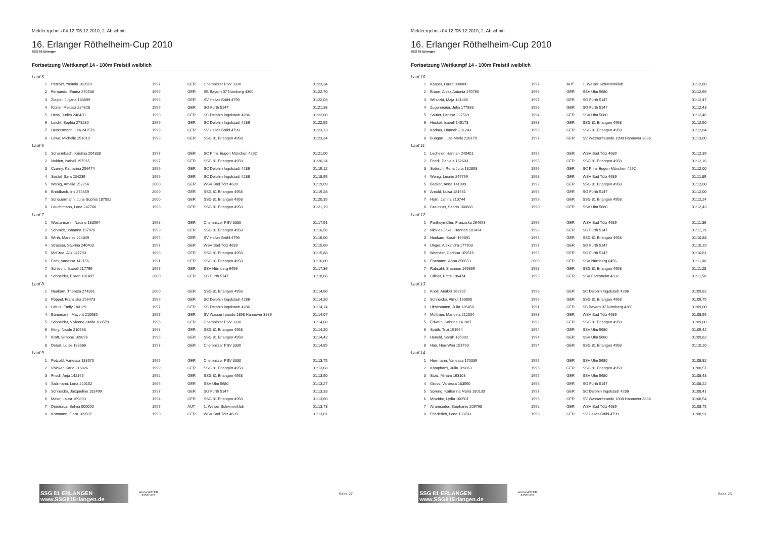Meldeergebnis 04.12./05.12.2010, 2. Abschnitt
16. Erlanger Röthelheim-Cup 2010
SSG 81 Erlangen
Fortsetzung Wettkampf 14 - 100m Freistil weiblich
| Lauf 5 | | | | | |
| 1 | Petzold, Yasmin 183569 | 1997 | GER | Chemnitzer PSV 3330 | 01:23,34 |
| 2 | Fernando, Emma 270508 | 1999 | GER | SB Bayern 07 Nürnberg 4300 | 01:22,70 |
| 3 | Ziegler, Juljana 183699 | 1998 | GER | SV Hellas Brühl 4799 | 01:22,03 |
| 4 | Kitzler, Melissa 224828 | 1999 | GER | SG Fürth 5147 | 01:21,38 |
| 5 | Hess, Judith 248430 | 1998 | GER | SC Delphin Ingolstadt 4286 | 01:22,00 |
| 6 | Leicht, Sophia 278280 | 1999 | GER | SC Delphin Ingolstadt 4286 | 01:22,55 |
| 7 | Heckermann, Lea 241576 | 1999 | GER | SV Hellas Brühl 4799 | 01:23,13 |
| 8 | Löwe, Michelle 251019 | 1998 | GER | SSG 81 Erlangen 4958 | 01:23,34 |
| Lauf 6 | | | | | |
| 1 | Schermbach, Kristina 204338 | 1997 | GER | SC Prinz Eugen München 4292 | 01:21,00 |
| 2 | Nolden, Isabell 197965 | 1997 | GER | SSG 81 Erlangen 4958 | 01:20,24 |
| 3 | Czerny, Katharina 256474 | 1999 | GER | SC Delphin Ingolstadt 4286 | 01:19,12 |
| 4 | Seidel, Sara 234239 | 1999 | GER | SC Delphin Ingolstadt 4286 | 01:18,95 |
| 5 | Wenig, Amelie 252254 | 2000 | GER | WSV Bad Tölz 4639 | 01:19,09 |
| 6 | Breidbach, Iris 274359 | 2000 | GER | SSG 81 Erlangen 4958 | 01:19,28 |
| 7 | Scheuermann, Julia-Sophia 187882 | 2000 | GER | SSG 81 Erlangen 4958 | 01:20,35 |
| 8 | Leuchtmann, Lena 247788 | 1998 | GER | SSG 81 Erlangen 4958 | 01:21,19 |
| Lauf 7 | | | | | |
| 1 | Westermann, Nadine 183564 | 1998 | GER | Chemnitzer PSV 3330 | 01:17,91 |
| 2 | Schmidt, Johanna 197976 | 1993 | GER | SSG 81 Erlangen 4958 | 01:16,56 |
| 3 | Wirth, Mareike 224349 | 1995 | GER | SV Hellas Brühl 4799 | 01:16,00 |
| 4 | Strasser, Sabrina 240403 | 1997 | GER | WSV Bad Tölz 4639 | 01:15,69 |
| 5 | McCrea, Alix 247790 | 1998 | GER | SSG 81 Erlangen 4958 | 01:15,88 |
| 6 | Foth, Vanessa 142156 | 1991 | GER | SSG 81 Erlangen 4958 | 01:16,00 |
| 7 | Schlecht, Isabell 217769 | 1997 | GER | SSV Nürnberg 6456 | 01:17,36 |
| 8 | Schneider, Eileen 181497 | 2000 | GER | SG Fürth 5147 | 01:18,66 |
| Lauf 8 | | | | | |
| 1 | Neukam, Theresa 274361 | 2000 | GER | SSG 81 Erlangen 4958 | 01:14,60 |
| 2 | Pöppel, Franziska 256473 | 1999 | GER | SC Delphin Ingolstadt 4286 | 01:14,20 |
| 3 | Labus, Emily 180129 | 1997 | GER | SC Delphin Ingolstadt 4286 | 01:14,14 |
| 4 | Bünemann, Maybrit 210985 | 1997 | GER | SV Wasserfreunde 1898 Hannover 3886 | 01:14,07 |
| 5 | Schneider, Vivienne-Stella 183579 | 1996 | GER | Chemnitzer PSV 3330 | 01:14,08 |
| 6 | Kling, Nicole 210538 | 1998 | GER | SSG 81 Erlangen 4958 | 01:14,20 |
| 7 | Kraft, Simone 169896 | 1996 | GER | SSG 81 Erlangen 4958 | 01:14,42 |
| 8 | Donat, Luise 183566 | 1997 | GER | Chemnitzer PSV 3330 | 01:14,85 |
| Lauf 9 | | | | | |
| 1 | Petzold, Vanessa 183570 | 1995 | GER | Chemnitzer PSV 3330 | 01:13,75 |
| 2 | Völcker, Karla 216926 | 1999 | GER | SSG 81 Erlangen 4958 | 01:13,68 |
| 3 | Friedl, Anja 142165 | 1992 | GER | SSG 81 Erlangen 4958 | 01:13,50 |
| 4 | Salzmann, Lena 220152 | 1996 | GER | SSV Ulm 5680 | 01:13,27 |
| 5 | Schneider, Jacqueline 181499 | 1997 | GER | SG Fürth 5147 | 01:13,33 |
| 6 | Maier, Laura 169893 | 1994 | GER | SSG 81 Erlangen 4958 | 01:13,60 |
| 7 | Demiraca, Selma 000000 | 1997 | AUT | 1. Welser Schwimmklub | 01:13,73 |
| 8 | Kottmann, Flora 169507 | 1993 | GER | WSV Bad Tölz 4639 | 01:13,81 |
SSG 81 ERLANGEN www.SSG81Erlangen.de
arena WATER INSTINCT
Seite 27
Meldeergebnis 04.12./05.12.2010, 2. Abschnitt
16. Erlanger Röthelheim-Cup 2010
SSG 81 Erlangen
Fortsetzung Wettkampf 14 - 100m Freistil weiblich
| Lauf 10 | | | | | |
| 1 | Kasper, Laura 000000 | 1997 | AUT | 1. Welser Schwimmklub | 01:12,88 |
| 2 | Braun, Alexa Antonia 170760 | 1996 | GER | SSV Ulm 5680 | 01:12,66 |
| 3 | Willutzki, Maja 181486 | 1997 | GER | SG Fürth 5147 | 01:12,47 |
| 4 | Zugenmaier, Julia 177883 | 1996 | GER | SG Fürth 5147 | 01:12,43 |
| 5 | Sauter, Larissa 227569 | 1994 | GER | SSV Ulm 5680 | 01:12,46 |
| 6 | Heckel, Isabell 145173 | 1993 | GER | SSG 81 Erlangen 4958 | 01:12,50 |
| 7 | Kadner, Hannah 231243 | 1996 | GER | SSG 81 Erlangen 4958 | 01:12,84 |
| 8 | Bungart, Lisa-Marie 228170 | 1997 | GER | SV Wasserfreunde 1898 Hannover 3886 | 01:13,00 |
| Lauf 11 | | | | | |
| 1 | Lecheler, Hannah 240401 | 1995 | GER | WSV Bad Tölz 4639 | 01:12,39 |
| 2 | Friedl, Daniela 152603 | 1995 | GER | SSG 81 Erlangen 4958 | 01:12,16 |
| 3 | Sebisch, Rena Julia 182893 | 1996 | GER | SC Prinz Eugen München 4292 | 01:12,00 |
| 4 | Wenig, Leonie 247799 | 1998 | GER | WSV Bad Tölz 4639 | 01:11,89 |
| 5 | Becker, Anna 141099 | 1992 | GER | SSG 81 Erlangen 4958 | 01:12,00 |
| 6 | Arnold, Luisa 181561 | 1996 | GER | SG Fürth 5147 | 01:12,00 |
| 7 | Horn, Janina 210744 | 1999 | GER | SSG 81 Erlangen 4958 | 01:12,24 |
| 8 | Graubner, Sabrin 160868 | 1990 | GER | SSV Ulm 5680 | 01:12,43 |
| Lauf 12 | | | | | |
| 1 | Partheymüller, Franziska 264693 | 1996 | GER | WSV Bad Tölz 4639 | 01:11,36 |
| 2 | Nickles-Jäkel, Hannah 181494 | 1998 | GER | SG Fürth 5147 | 01:11,19 |
| 3 | Neukam, Sarah 169891 | 1996 | GER | SSG 81 Erlangen 4958 | 01:10,88 |
| 4 | Unger, Alexandra 177903 | 1997 | GER | SG Fürth 5147 | 01:10,19 |
| 5 | Wachtler, Corinna 169516 | 1995 | GER | SG Fürth 5147 | 01:10,81 |
| 6 | Ehemann, Anna 256653 | 2000 | GER | SSV Nürnberg 6456 | 01:11,00 |
| 7 | Rabsahl, Shannon 169869 | 1998 | GER | SSG 81 Erlangen 4958 | 01:11,28 |
| 8 | Gillner, Britta 196474 | 1995 | GER | SSV Forchheim 4332 | 01:11,50 |
| Lauf 13 | | | | | |
| 1 | Knoll, Anabel 168787 | 1996 | GER | SC Delphin Ingolstadt 4286 | 01:09,82 |
| 2 | Schneider, Almut 169890 | 1996 | GER | SSG 81 Erlangen 4958 | 01:09,75 |
| 3 | Hirschmann, Julia 126450 | 1991 | GER | SB Bayern 07 Nürnberg 4300 | 01:09,00 |
| 4 | Mößmer, Manuela 212004 | 1993 | GER | WSV Bad Tölz 4639 | 01:08,95 |
| 5 | Erlwein, Sabrina 141987 | 1992 | GER | SSG 81 Erlangen 4958 | 01:09,00 |
| 6 | Späth, Trixi 151964 | 1994 | GER | SSV Ulm 5680 | 01:09,42 |
| 7 | Honold, Sarah 185092 | 1994 | GER | SSV Ulm 5680 | 01:09,82 |
| 8 | Han, Hee-Won 151790 | 1994 | GER | SSG 81 Erlangen 4958 | 01:10,10 |
| Lauf 14 | | | | | |
| 1 | Herrmann, Vanessa 170339 | 1995 | GER | SSV Ulm 5680 | 01:08,82 |
| 2 | Kamphans, Julia 169863 | 1996 | GER | SSG 81 Erlangen 4958 | 01:08,57 |
| 3 | Stolz, Miriam 163103 | 1995 | GER | SSV Ulm 5680 | 01:08,48 |
| 4 | Gross, Vanessa 183590 | 1996 | GER | SG Fürth 5147 | 01:08,22 |
| 5 | Spreng, Katharina Maria 180130 | 1997 | GER | SC Delphin Ingolstadt 4286 | 01:08,41 |
| 6 | Mischke, Lydia 160501 | 1996 | GER | SV Wasserfreunde 1898 Hannover 3886 | 01:08,54 |
| 7 | Alramseder, Stephanie 209768 | 1992 | GER | WSV Bad Tölz 4639 | 01:08,75 |
| 8 | Friederich, Lena 183703 | 1996 | GER | SV Hellas Brühl 4799 | 01:08,91 |
SSG 81 ERLANGEN www.SSG81Erlangen.de
arena WATER INSTINCT
Seite 28